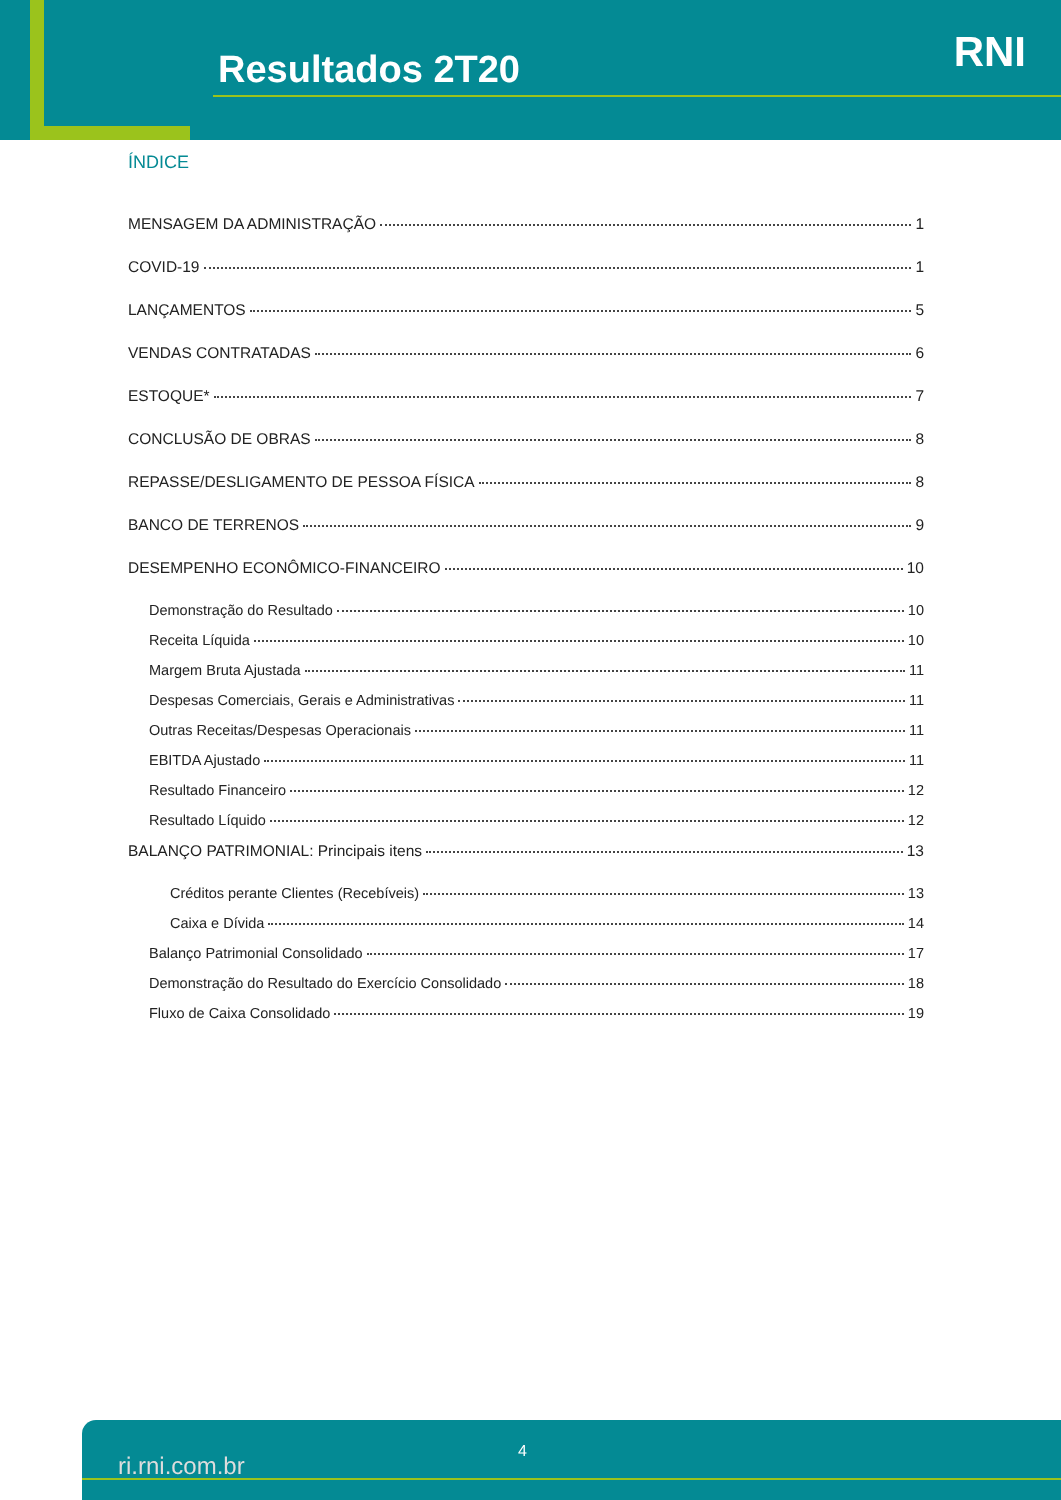Resultados 2T20 RNI
ÍNDICE
MENSAGEM DA ADMINISTRAÇÃO 1
COVID-19 1
LANÇAMENTOS 5
VENDAS CONTRATADAS 6
ESTOQUE* 7
CONCLUSÃO DE OBRAS 8
REPASSE/DESLIGAMENTO DE PESSOA FÍSICA 8
BANCO DE TERRENOS 9
DESEMPENHO ECONÔMICO-FINANCEIRO 10
Demonstração do Resultado 10
Receita Líquida 10
Margem Bruta Ajustada 11
Despesas Comerciais, Gerais e Administrativas 11
Outras Receitas/Despesas Operacionais 11
EBITDA Ajustado 11
Resultado Financeiro 12
Resultado Líquido 12
BALANÇO PATRIMONIAL: Principais itens 13
Créditos perante Clientes (Recebíveis) 13
Caixa e Dívida 14
Balanço Patrimonial Consolidado 17
Demonstração do Resultado do Exercício Consolidado 18
Fluxo de Caixa Consolidado 19
ri.rni.com.br
4